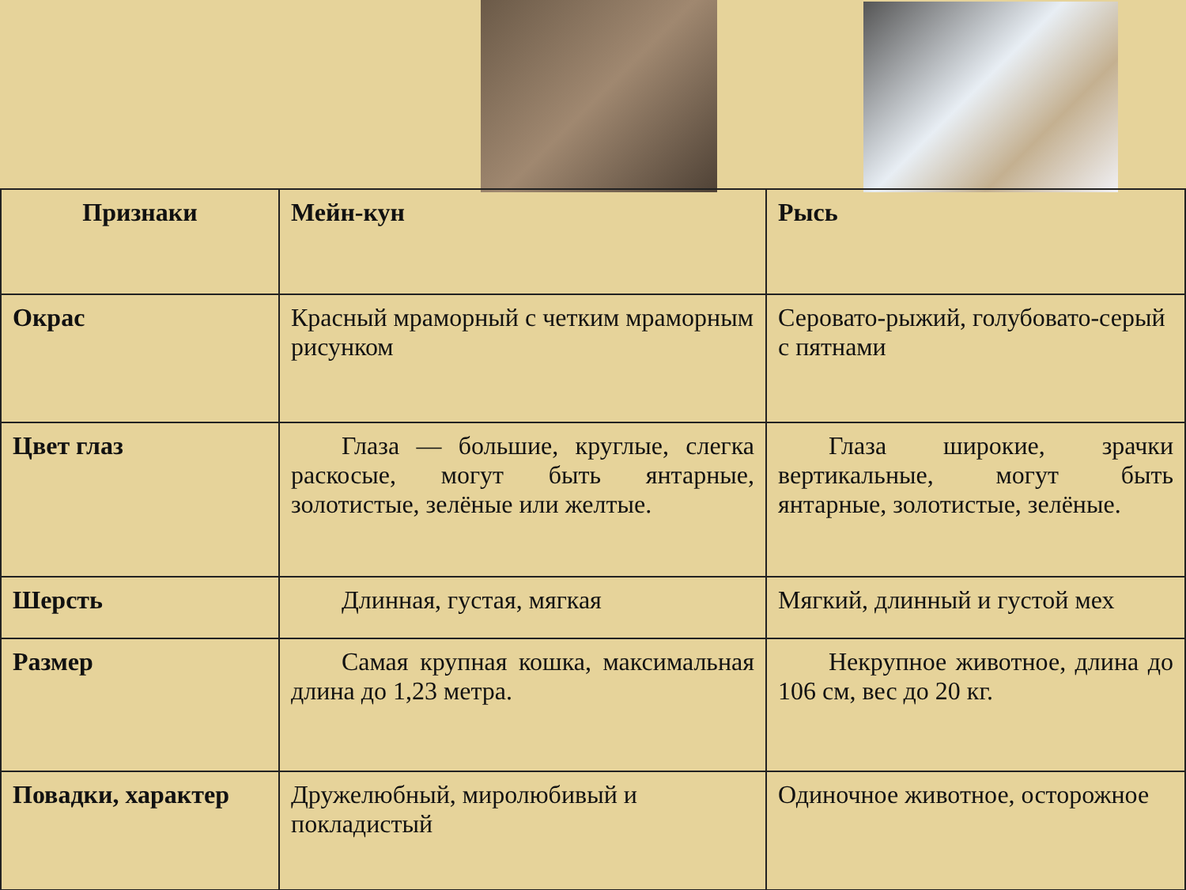| Признаки | Мейн-кун | Рысь |
| Окрас | Красный мраморный с четким мраморным рисунком | Серовато-рыжий, голубовато-серый с пятнами |
| Цвет глаз | Глаза — большие, круглые, слегка раскосые, могут быть янтарные, золотистые, зелёные или желтые. | Глаза широкие, зрачки вертикальные, могут быть янтарные, золотистые, зелёные. |
| Шерсть | Длинная, густая, мягкая | Мягкий, длинный и густой мех |
| Размер | Самая крупная кошка, максимальная длина до 1,23 метра. | Некрупное животное, длина до 106 см, вес до 20 кг. |
| Повадки, характер | Дружелюбный, миролюбивый и покладистый | Одиночное животное, осторожное |